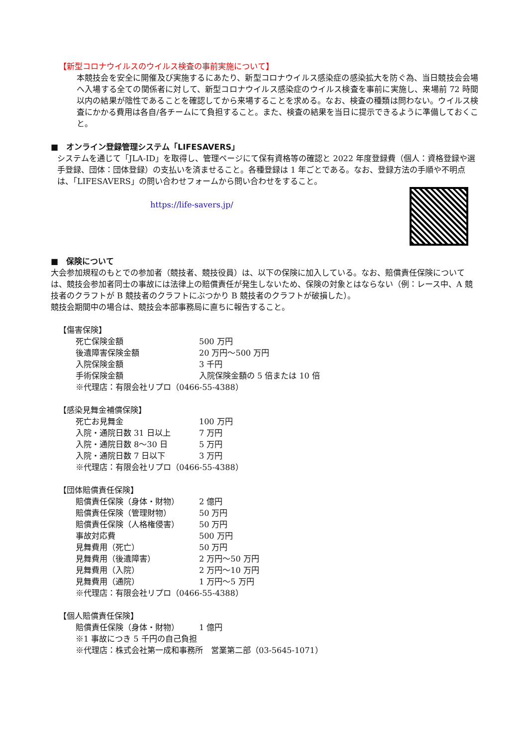【新型コロナウイルスのウイルス検査の事前実施について】
本競技会を安全に開催及び実施するにあたり、新型コロナウイルス感染症の感染拡大を防ぐ為、当日競技会会場へ入場する全ての関係者に対して、新型コロナウイルス感染症のウイルス検査を事前に実施し、来場前 72 時間以内の結果が陰性であることを確認してから来場することを求める。なお、検査の種類は問わない。ウイルス検査にかかる費用は各自/各チームにて負担すること。また、検査の結果を当日に提示できるように準備しておくこと。
■　オンライン登録管理システム「LIFESAVERS」
システムを通じて「JLA-ID」を取得し、管理ページにて保有資格等の確認と 2022 年度登録費（個人：資格登録や選手登録、団体：団体登録）の支払いを済ませること。各種登録は 1 年ごとである。なお、登録方法の手順や不明点は、「LIFESAVERS」の問い合わせフォームから問い合わせをすること。
https://life-savers.jp/
■　保険について
大会参加規程のもとでの参加者（競技者、競技役員）は、以下の保険に加入している。なお、賠償責任保険については、競技会参加者同士の事故には法律上の賠償責任が発生しないため、保険の対象とはならない（例：レース中、A 競技者のクラフトが B 競技者のクラフトにぶつかり B 競技者のクラフトが破損した）。
競技会期間中の場合は、競技会本部事務局に直ちに報告すること。
【傷害保険】
| 死亡保険金額 | 500 万円 |
| 後遺障害保険金額 | 20 万円～500 万円 |
| 入院保険金額 | 3 千円 |
| 手術保険金額 | 入院保険金額の 5 倍または 10 倍 |
| ※代理店：有限会社リプロ（0466-55-4388） | |
【感染見舞金補償保険】
| 死亡お見舞金 | 100 万円 |
| 入院・通院日数 31 日以上 | 7 万円 |
| 入院・通院日数 8～30 日 | 5 万円 |
| 入院・通院日数 7 日以下 | 3 万円 |
| ※代理店：有限会社リプロ（0466-55-4388） | |
【団体賠償責任保険】
| 賠償責任保険（身体・財物） | 2 億円 |
| 賠償責任保険（管理財物） | 50 万円 |
| 賠償責任保険（人格権侵害） | 50 万円 |
| 事故対応費 | 500 万円 |
| 見舞費用（死亡） | 50 万円 |
| 見舞費用（後遺障害） | 2 万円～50 万円 |
| 見舞費用（入院） | 2 万円～10 万円 |
| 見舞費用（通院） | 1 万円～5 万円 |
| ※代理店：有限会社リプロ（0466-55-4388） | |
【個人賠償責任保険】
| 賠償責任保険（身体・財物） | 1 億円 |
| ※1 事故につき 5 千円の自己負担 | |
| ※代理店：株式会社第一成和事務所 営業第二部（03-5645-1071） | |